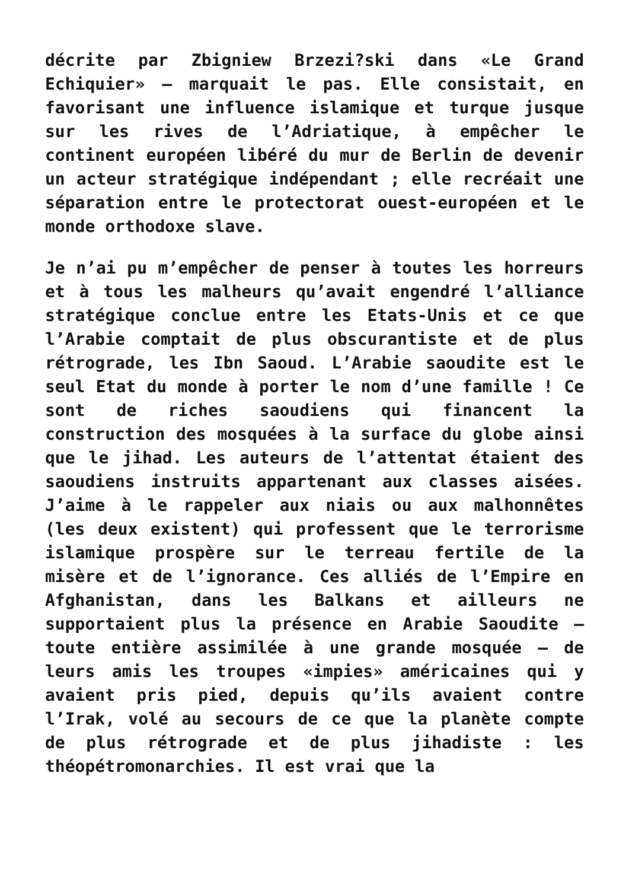décrite par Zbigniew Brzezi?ski dans «Le Grand Echiquier» – marquait le pas. Elle consistait, en favorisant une influence islamique et turque jusque sur les rives de l’Adriatique, à empêcher le continent européen libéré du mur de Berlin de devenir un acteur stratégique indépendant ; elle recréait une séparation entre le protectorat ouest-européen et le monde orthodoxe slave.
Je n’ai pu m’empêcher de penser à toutes les horreurs et à tous les malheurs qu’avait engendré l’alliance stratégique conclue entre les Etats-Unis et ce que l’Arabie comptait de plus obscurantiste et de plus rétrograde, les Ibn Saoud. L’Arabie saoudite est le seul Etat du monde à porter le nom d’une famille ! Ce sont de riches saoudiens qui financent la construction des mosquées à la surface du globe ainsi que le jihad. Les auteurs de l’attentat étaient des saoudiens instruits appartenant aux classes aisées. J’aime à le rappeler aux niais ou aux malhonnêtes (les deux existent) qui professent que le terrorisme islamique prospère sur le terreau fertile de la misère et de l’ignorance. Ces alliés de l’Empire en Afghanistan, dans les Balkans et ailleurs ne supportaient plus la présence en Arabie Saoudite – toute entière assimilée à une grande mosquée – de leurs amis les troupes «impies» américaines qui y avaient pris pied, depuis qu’ils avaient contre l’Irak, volé au secours de ce que la planète compte de plus rétrograde et de plus jihadiste : les théopétromonarchies. Il est vrai que la